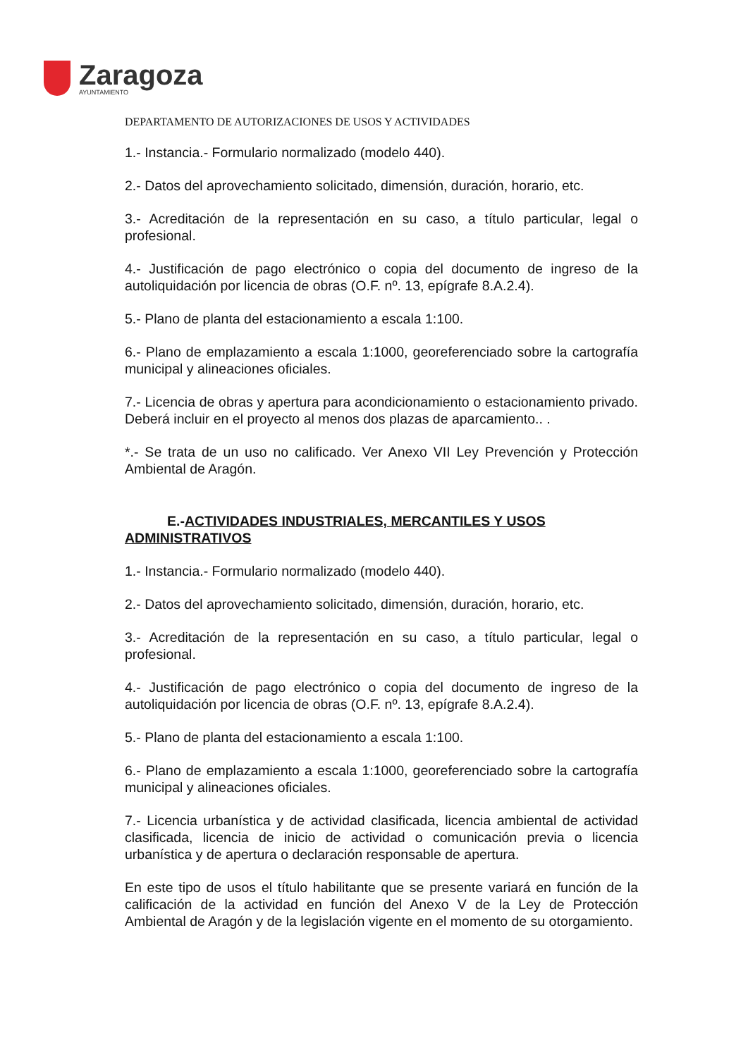Zaragoza
AYUNTAMIENTO
DEPARTAMENTO DE AUTORIZACIONES DE USOS Y ACTIVIDADES
1.- Instancia.- Formulario normalizado (modelo 440).
2.- Datos del aprovechamiento solicitado, dimensión, duración, horario, etc.
3.- Acreditación de la representación en su caso, a título particular, legal o profesional.
4.- Justificación de pago electrónico o copia del documento de ingreso de la autoliquidación por licencia de obras (O.F. nº. 13, epígrafe 8.A.2.4).
5.- Plano de planta del estacionamiento a escala 1:100.
6.- Plano de emplazamiento a escala 1:1000, georeferenciado sobre la cartografía municipal y alineaciones oficiales.
7.- Licencia de obras y apertura para acondicionamiento o estacionamiento privado. Deberá incluir en el proyecto al menos dos plazas de aparcamiento.. .
*.- Se trata de un uso no calificado. Ver Anexo VII Ley Prevención y Protección Ambiental de Aragón.
E.-ACTIVIDADES INDUSTRIALES, MERCANTILES Y USOS ADMINISTRATIVOS
1.- Instancia.- Formulario normalizado (modelo 440).
2.- Datos del aprovechamiento solicitado, dimensión, duración, horario, etc.
3.- Acreditación de la representación en su caso, a título particular, legal o profesional.
4.- Justificación de pago electrónico o copia del documento de ingreso de la autoliquidación por licencia de obras (O.F. nº. 13, epígrafe 8.A.2.4).
5.- Plano de planta del estacionamiento a escala 1:100.
6.- Plano de emplazamiento a escala 1:1000, georeferenciado sobre la cartografía municipal y alineaciones oficiales.
7.- Licencia urbanística y de actividad clasificada, licencia ambiental de actividad clasificada, licencia de inicio de actividad o comunicación previa o licencia urbanística y de apertura o declaración responsable de apertura.
En este tipo de usos el título habilitante que se presente variará en función de la calificación de la actividad en función del Anexo V de la Ley de Protección Ambiental de Aragón y de la legislación vigente en el momento de su otorgamiento.